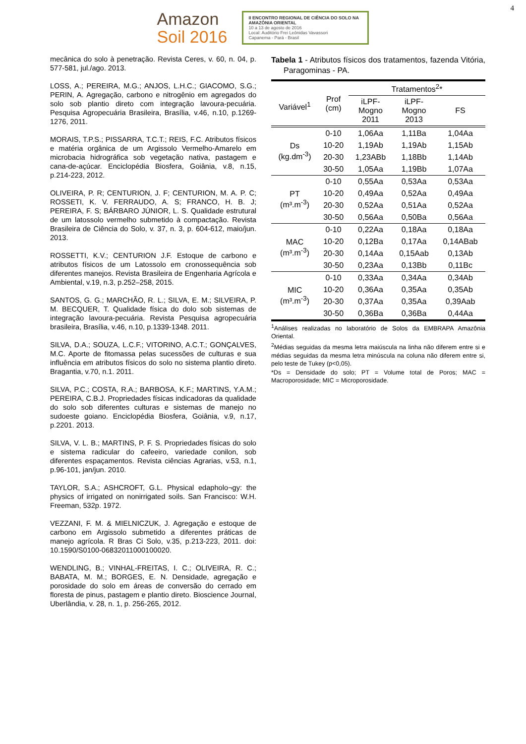4
Amazon
Soil 2016
II ENCONTRO REGIONAL DE CIÊNCIA DO SOLO NA AMAZÔNIA ORIENTAL
10 a 13 de agosto de 2016
Local: Auditório Frei Leônidas Vavassori
Capanema - Pará - Brasil
mecânica do solo à penetração. Revista Ceres, v. 60, n. 04, p. 577-581, jul./ago. 2013.
LOSS, A.; PEREIRA, M.G.; ANJOS, L.H.C.; GIACOMO, S.G.; PERIN, A. Agregação, carbono e nitrogênio em agregados do solo sob plantio direto com integração lavoura-pecuária. Pesquisa Agropecuária Brasileira, Brasília, v.46, n.10, p.1269-1276, 2011.
MORAIS, T.P.S.; PISSARRA, T.C.T.; REIS, F.C. Atributos físicos e matéria orgânica de um Argissolo Vermelho-Amarelo em microbacia hidrográfica sob vegetação nativa, pastagem e cana-de-açúcar. Enciclopédia Biosfera, Goiânia, v.8, n.15, p.214-223, 2012.
OLIVEIRA, P. R; CENTURION, J. F; CENTURION, M. A. P. C; ROSSETI, K. V. FERRAUDO, A. S; FRANCO, H. B. J; PEREIRA, F. S; BÁRBARO JÚNIOR, L. S. Qualidade estrutural de um latossolo vermelho submetido à compactação. Revista Brasileira de Ciência do Solo, v. 37, n. 3, p. 604-612, maio/jun. 2013.
ROSSETTI, K.V.; CENTURION J.F. Estoque de carbono e atributos físicos de um Latossolo em cronossequência sob diferentes manejos. Revista Brasileira de Engenharia Agrícola e Ambiental, v.19, n.3, p.252–258, 2015.
SANTOS, G. G.; MARCHÃO, R. L.; SILVA, E. M.; SILVEIRA, P. M. BECQUER, T. Qualidade física do dolo sob sistemas de integração lavoura-pecuária. Revista Pesquisa agropecuária brasileira, Brasília, v.46, n.10, p.1339-1348. 2011.
SILVA, D.A.; SOUZA, L.C.F.; VITORINO, A.C.T.; GONÇALVES, M.C. Aporte de fitomassa pelas sucessões de culturas e sua influência em atributos físicos do solo no sistema plantio direto. Bragantia, v.70, n.1. 2011.
SILVA, P.C.; COSTA, R.A.; BARBOSA, K.F.; MARTINS, Y.A.M.; PEREIRA, C.B.J. Propriedades físicas indicadoras da qualidade do solo sob diferentes culturas e sistemas de manejo no sudoeste goiano. Enciclopédia Biosfera, Goiânia, v.9, n.17, p.2201. 2013.
SILVA, V. L. B.; MARTINS, P. F. S. Propriedades físicas do solo e sistema radicular do cafeeiro, variedade conilon, sob diferentes espaçamentos. Revista ciências Agrarias, v.53, n.1, p.96-101, jan/jun. 2010.
TAYLOR, S.A.; ASHCROFT, G.L. Physical edapholo¬gy: the physics of irrigated on nonirrigated soils. San Francisco: W.H. Freeman, 532p. 1972.
VEZZANI, F. M. & MIELNICZUK, J. Agregação e estoque de carbono em Argissolo submetido a diferentes práticas de manejo agrícola. R Bras Ci Solo, v.35, p.213-223, 2011. doi: 10.1590/S0100-06832011000100020.
WENDLING, B.; VINHAL-FREITAS, I. C.; OLIVEIRA, R. C.; BABATA, M. M.; BORGES, E. N. Densidade, agregação e porosidade do solo em áreas de conversão do cerrado em floresta de pinus, pastagem e plantio direto. Bioscience Journal, Uberlândia, v. 28, n. 1, p. 256-265, 2012.
Tabela 1 - Atributos físicos dos tratamentos, fazenda Vitória, Paragominas - PA.
| Variável<sup>1</sup> | Prof (cm) | Tratamentos<sup>2</sup>* | | |
| --- | --- | --- | --- | --- |
| | | iLPF- Mogno 2011 | iLPF- Mogno 2013 | FS |
| Ds (kg.dm<sup>-3</sup>) | 0-10 | 1,06Aa | 1,11Ba | 1,04Aa |
| | 10-20 | 1,19Ab | 1,19Ab | 1,15Ab |
| | 20-30 | 1,23ABb | 1,18Bb | 1,14Ab |
| | 30-50 | 1,05Aa | 1,19Bb | 1,07Aa |
| PT (m³.m<sup>-3</sup>) | 0-10 | 0,55Aa | 0,53Aa | 0,53Aa |
| | 10-20 | 0,49Aa | 0,52Aa | 0,49Aa |
| | 20-30 | 0,52Aa | 0,51Aa | 0,52Aa |
| | 30-50 | 0,56Aa | 0,50Ba | 0,56Aa |
| MAC (m³.m<sup>-3</sup>) | 0-10 | 0,22Aa | 0,18Aa | 0,18Aa |
| | 10-20 | 0,12Ba | 0,17Aa | 0,14ABab |
| | 20-30 | 0,14Aa | 0,15Aab | 0,13Ab |
| | 30-50 | 0,23Aa | 0,13Bb | 0,11Bc |
| MIC (m³.m<sup>-3</sup>) | 0-10 | 0,33Aa | 0,34Aa | 0,34Ab |
| | 10-20 | 0,36Aa | 0,35Aa | 0,35Ab |
| | 20-30 | 0,37Aa | 0,35Aa | 0,39Aab |
| | 30-50 | 0,36Ba | 0,36Ba | 0,44Aa |
<sup>1</sup> Análises realizadas no laboratório de Solos da EMBRAPA Amazônia Oriental.
<sup>2</sup> Médias seguidas da mesma letra maiúscula na linha não diferem entre si e médias seguidas da mesma letra minúscula na coluna não diferem entre si, pelo teste de Tukey (p<0,05).
*Ds = Densidade do solo; PT = Volume total de Poros; MAC = Macroporosidade; MIC = Microporosidade.